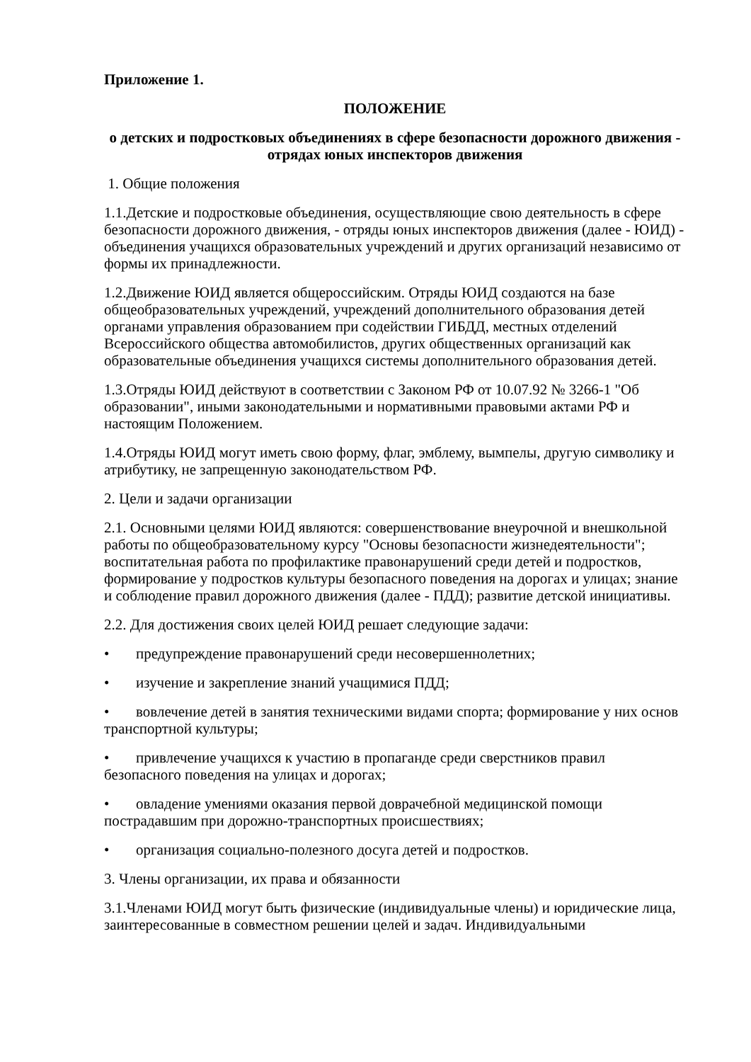Приложение 1.
ПОЛОЖЕНИЕ
о детских и подростковых объединениях в сфере безопасности дорожного движения - отрядах юных инспекторов движения
1. Общие положения
1.1.Детские и подростковые объединения, осуществляющие свою деятельность в сфере безопасности дорожного движения, - отряды юных инспекторов движения (далее - ЮИД) - объединения учащихся образовательных учреждений и других организаций независимо от формы их принадлежности.
1.2.Движение ЮИД является общероссийским. Отряды ЮИД создаются на базе общеобразовательных учреждений, учреждений дополнительного образования детей органами управления образованием при содействии ГИБДД, местных отделений Всероссийского общества автомобилистов, других общественных организаций как образовательные объединения учащихся системы дополнительного образования детей.
1.3.Отряды ЮИД действуют в соответствии с Законом РФ от 10.07.92 № 3266-1 "Об образовании", иными законодательными и нормативными правовыми актами РФ и настоящим Положением.
1.4.Отряды ЮИД могут иметь свою форму, флаг, эмблему, вымпелы, другую символику и атрибутику, не запрещенную законодательством РФ.
2. Цели и задачи организации
2.1. Основными целями ЮИД являются: совершенствование внеурочной и внешкольной работы по общеобразовательному курсу "Основы безопасности жизнедеятельности"; воспитательная работа по профилактике правонарушений среди детей и подростков, формирование у подростков культуры безопасного поведения на дорогах и улицах; знание и соблюдение правил дорожного движения (далее - ПДД); развитие детской инициативы.
2.2. Для достижения своих целей ЮИД решает следующие задачи:
• предупреждение правонарушений среди несовершеннолетних;
• изучение и закрепление знаний учащимися ПДД;
• вовлечение детей в занятия техническими видами спорта; формирование у них основ транспортной культуры;
• привлечение учащихся к участию в пропаганде среди сверстников правил безопасного поведения на улицах и дорогах;
• овладение умениями оказания первой доврачебной медицинской помощи пострадавшим при дорожно-транспортных происшествиях;
• организация социально-полезного досуга детей и подростков.
3. Члены организации, их права и обязанности
3.1.Членами ЮИД могут быть физические (индивидуальные члены) и юридические лица, заинтересованные в совместном решении целей и задач. Индивидуальными